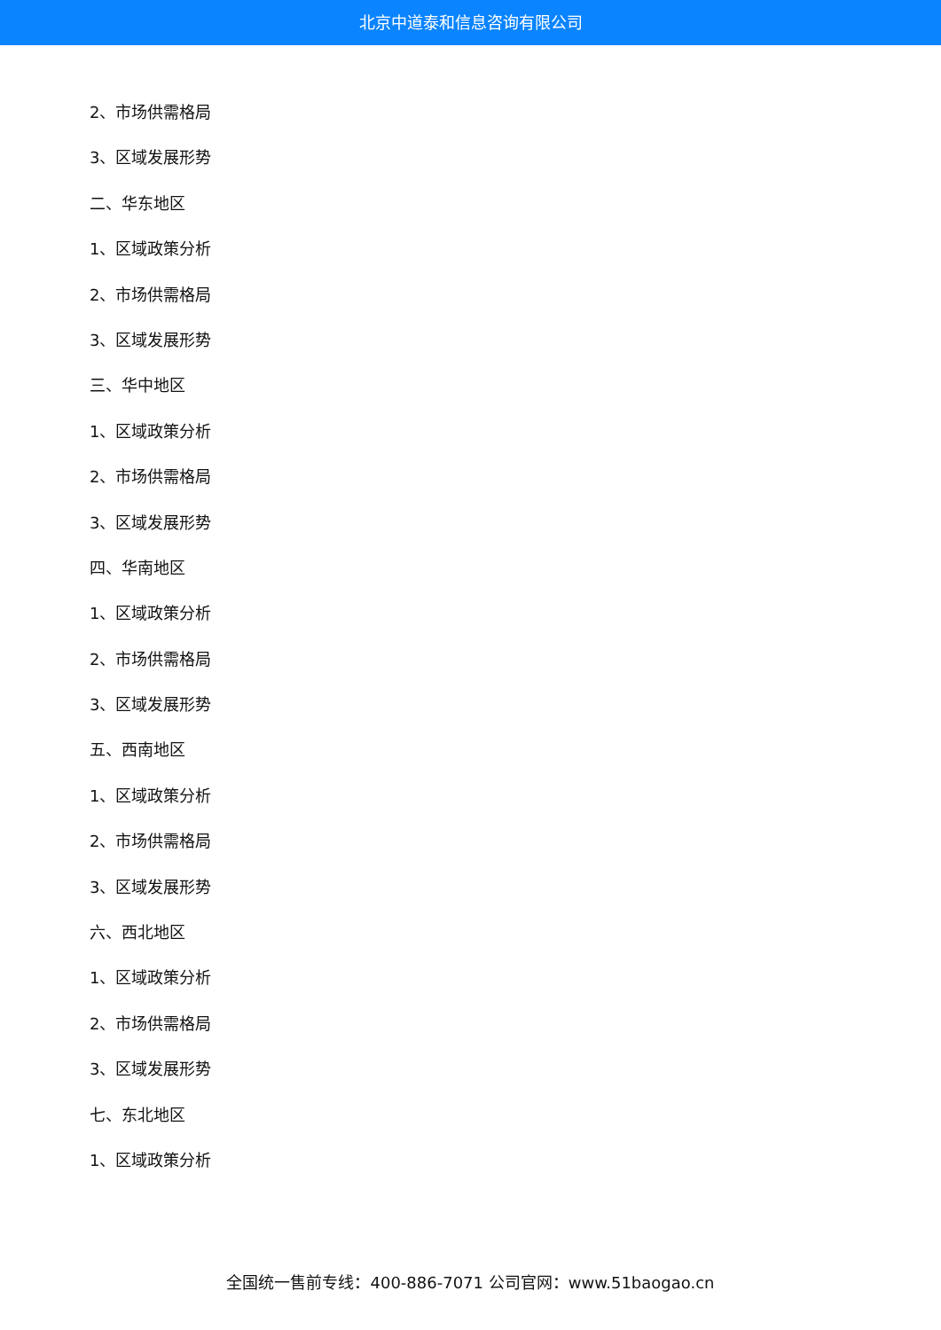北京中道泰和信息咨询有限公司
2、市场供需格局
3、区域发展形势
二、华东地区
1、区域政策分析
2、市场供需格局
3、区域发展形势
三、华中地区
1、区域政策分析
2、市场供需格局
3、区域发展形势
四、华南地区
1、区域政策分析
2、市场供需格局
3、区域发展形势
五、西南地区
1、区域政策分析
2、市场供需格局
3、区域发展形势
六、西北地区
1、区域政策分析
2、市场供需格局
3、区域发展形势
七、东北地区
1、区域政策分析
全国统一售前专线：400-886-7071 公司官网：www.51baogao.cn